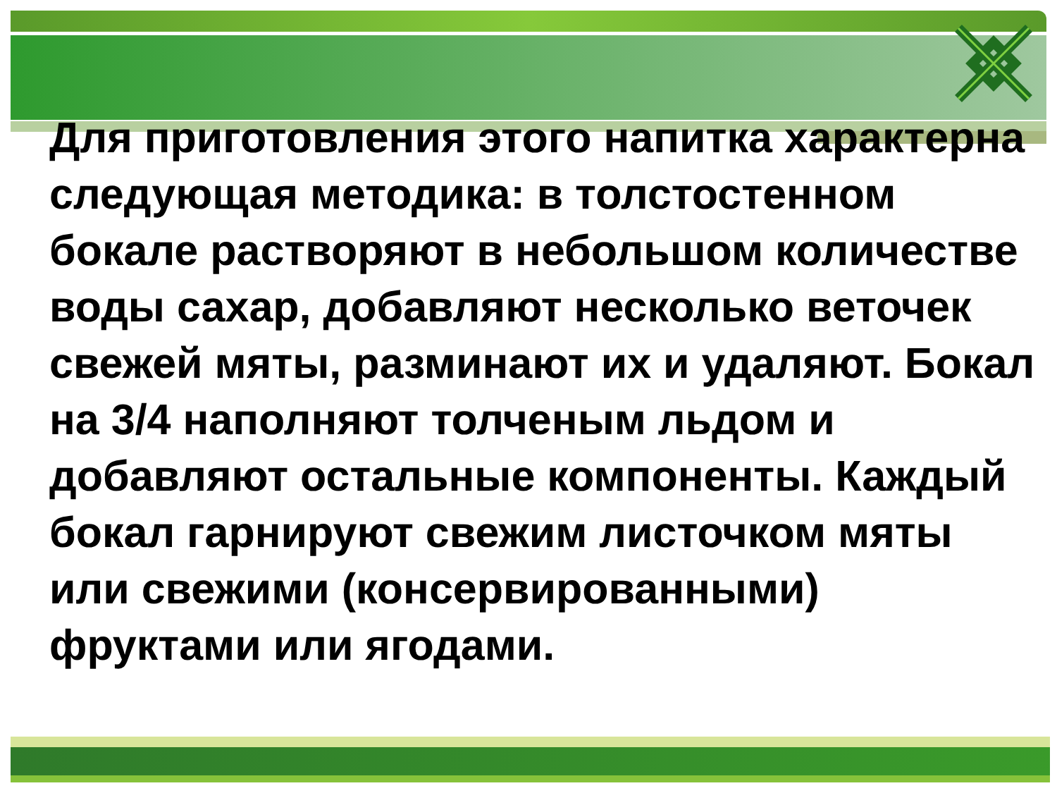Для приготовления этого напитка характерна следующая методика: в толстостенном бокале растворяют в небольшом количестве воды сахар, добавляют несколько веточек свежей мяты, разминают их и удаляют. Бокал на 3/4 наполняют толченым льдом и добавляют остальные компоненты. Каждый бокал гарнируют свежим листочком мяты или свежими (консервированными) фруктами или ягодами.